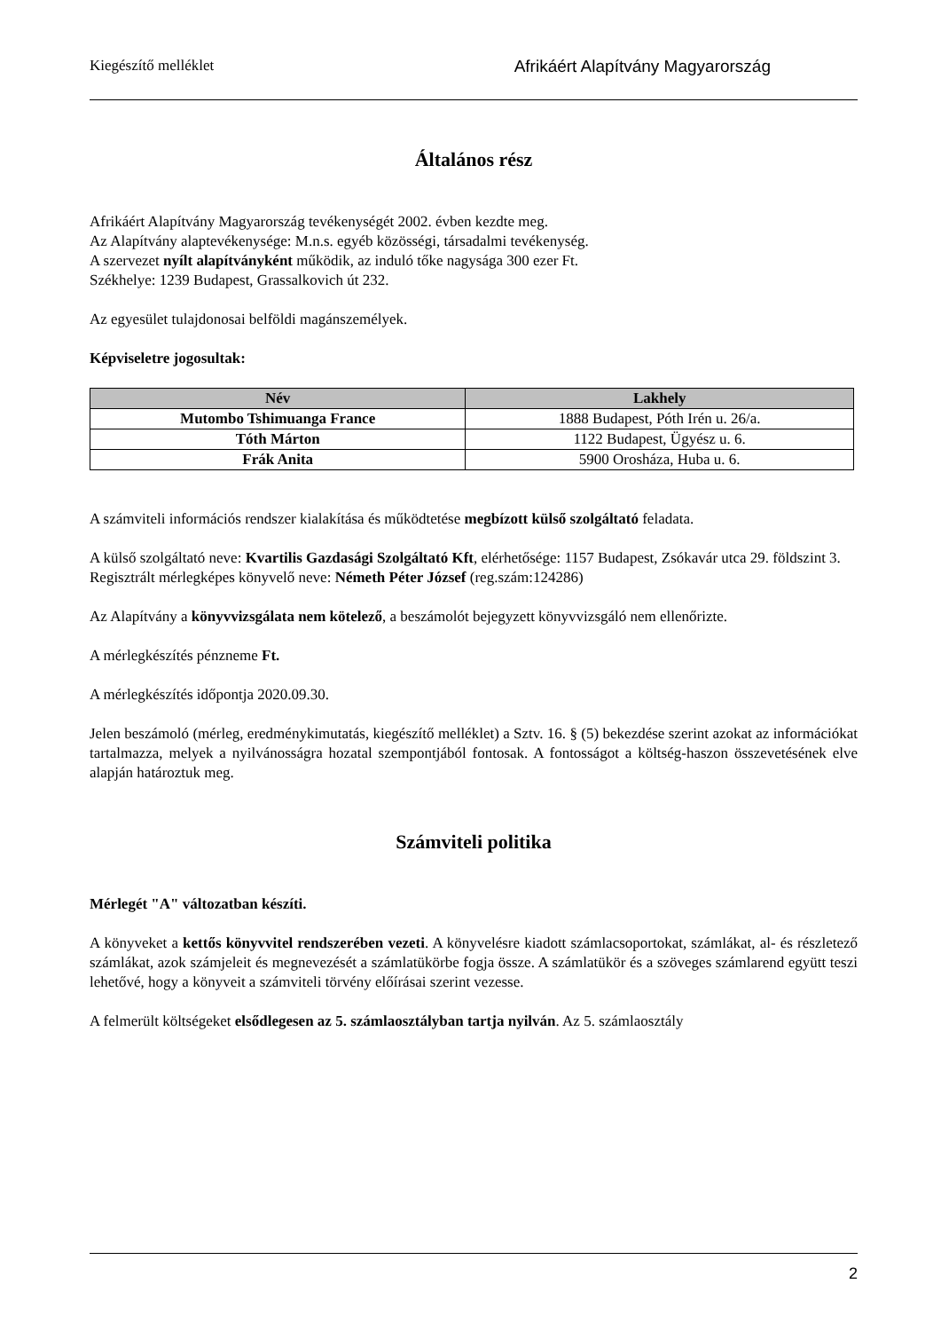Kiegészítő melléklet Afrikáért Alapítvány Magyarország
Általános rész
Afrikáért Alapítvány Magyarország tevékenységét 2002. évben kezdte meg.
Az Alapítvány alaptevékenysége: M.n.s. egyéb közösségi, társadalmi tevékenység.
A szervezet nyílt alapítványként működik, az induló tőke nagysága 300 ezer Ft.
Székhelye: 1239 Budapest, Grassalkovich út 232.
Az egyesület tulajdonosai belföldi magánszemélyek.
Képviseletre jogosultak:
| Név | Lakhely |
| --- | --- |
| Mutombo Tshimuanga France | 1888 Budapest, Póth Irén u. 26/a. |
| Tóth Márton | 1122 Budapest, Ügyész u. 6. |
| Frák Anita | 5900 Orosháza, Huba u. 6. |
A számviteli információs rendszer kialakítása és működtetése megbízott külső szolgáltató feladata.
A külső szolgáltató neve: Kvartilis Gazdasági Szolgáltató Kft, elérhetősége: 1157 Budapest, Zsókavár utca 29. földszint 3.
Regisztrált mérlegképes könyvelő neve: Németh Péter József (reg.szám:124286)
Az Alapítvány a könyvvizsgálata nem kötelező, a beszámolót bejegyzett könyvvizsgáló nem ellenőrizte.
A mérlegkészítés pénzneme Ft.
A mérlegkészítés időpontja 2020.09.30.
Jelen beszámoló (mérleg, eredménykimutatás, kiegészítő melléklet) a Sztv. 16. § (5) bekezdése szerint azokat az információkat tartalmazza, melyek a nyilvánosságra hozatal szempontjából fontosak. A fontosságot a költség-haszon összevetésének elve alapján határoztuk meg.
Számviteli politika
Mérlegét "A" változatban készíti.
A könyveket a kettős könyvvitel rendszerében vezeti. A könyvelésre kiadott számlacsoportokat, számlákat, al- és részletező számlákat, azok számjeleit és megnevezését a számlatükörbe fogja össze. A számlatükör és a szöveges számlarend együtt teszi lehetővé, hogy a könyveit a számviteli törvény előírásai szerint vezesse.
A felmerült költségeket elsődlegesen az 5. számlaosztályban tartja nyilván. Az 5. számlaosztály
2